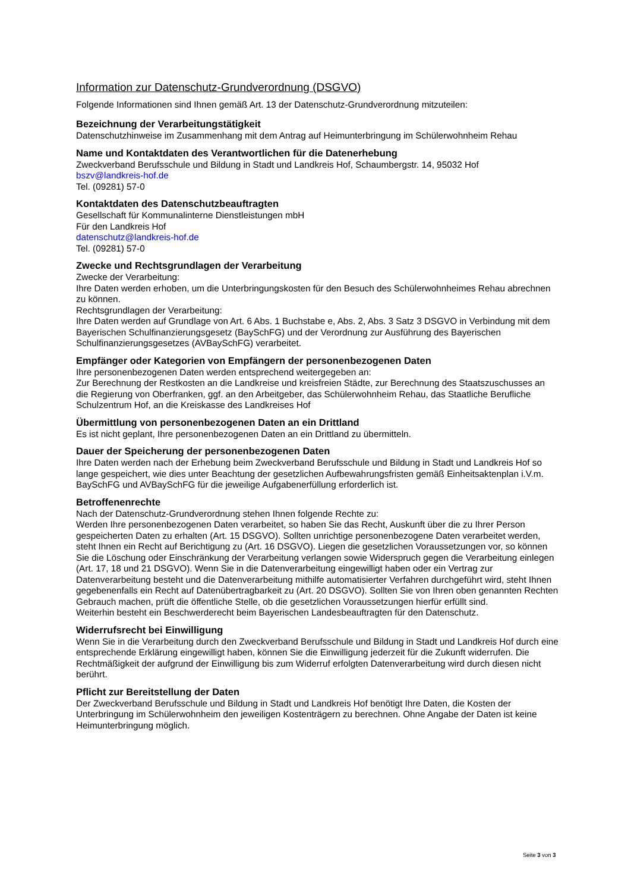Information zur Datenschutz-Grundverordnung (DSGVO)
Folgende Informationen sind Ihnen gemäß Art. 13 der Datenschutz-Grundverordnung mitzuteilen:
Bezeichnung der Verarbeitungstätigkeit
Datenschutzhinweise im Zusammenhang mit dem Antrag auf Heimunterbringung im Schülerwohnheim Rehau
Name und Kontaktdaten des Verantwortlichen für die Datenerhebung
Zweckverband Berufsschule und Bildung in Stadt und Landkreis Hof, Schaumbergstr. 14, 95032 Hof
bszv@landkreis-hof.de
Tel. (09281) 57-0
Kontaktdaten des Datenschutzbeauftragten
Gesellschaft für Kommunalinterne Dienstleistungen mbH
Für den Landkreis Hof
datenschutz@landkreis-hof.de
Tel. (09281) 57-0
Zwecke und Rechtsgrundlagen der Verarbeitung
Zwecke der Verarbeitung:
Ihre Daten werden erhoben, um die Unterbringungskosten für den Besuch des Schülerwohnheimes Rehau abrechnen zu können.
Rechtsgrundlagen der Verarbeitung:
Ihre Daten werden auf Grundlage von Art. 6 Abs. 1 Buchstabe e, Abs. 2, Abs. 3 Satz 3 DSGVO in Verbindung mit dem Bayerischen Schulfinanzierungsgesetz (BaySchFG) und der Verordnung zur Ausführung des Bayerischen Schulfinanzierungsgesetzes (AVBaySchFG) verarbeitet.
Empfänger oder Kategorien von Empfängern der personenbezogenen Daten
Ihre personenbezogenen Daten werden entsprechend weitergegeben an:
Zur Berechnung der Restkosten an die Landkreise und kreisfreien Städte, zur Berechnung des Staatszuschusses an die Regierung von Oberfranken, ggf. an den Arbeitgeber, das Schülerwohnheim Rehau, das Staatliche Berufliche Schulzentrum Hof, an die Kreiskasse des Landkreises Hof
Übermittlung von personenbezogenen Daten an ein Drittland
Es ist nicht geplant, Ihre personenbezogenen Daten an ein Drittland zu übermitteln.
Dauer der Speicherung der personenbezogenen Daten
Ihre Daten werden nach der Erhebung beim Zweckverband Berufsschule und Bildung in Stadt und Landkreis Hof so lange gespeichert, wie dies unter Beachtung der gesetzlichen Aufbewahrungsfristen gemäß Einheitsaktenplan i.V.m. BaySchFG und AVBaySchFG für die jeweilige Aufgabenerfüllung erforderlich ist.
Betroffenenrechte
Nach der Datenschutz-Grundverordnung stehen Ihnen folgende Rechte zu:
Werden Ihre personenbezogenen Daten verarbeitet, so haben Sie das Recht, Auskunft über die zu Ihrer Person gespeicherten Daten zu erhalten (Art. 15 DSGVO). Sollten unrichtige personenbezogene Daten verarbeitet werden, steht Ihnen ein Recht auf Berichtigung zu (Art. 16 DSGVO). Liegen die gesetzlichen Voraussetzungen vor, so können Sie die Löschung oder Einschränkung der Verarbeitung verlangen sowie Widerspruch gegen die Verarbeitung einlegen (Art. 17, 18 und 21 DSGVO). Wenn Sie in die Datenverarbeitung eingewilligt haben oder ein Vertrag zur Datenverarbeitung besteht und die Datenverarbeitung mithilfe automatisierter Verfahren durchgeführt wird, steht Ihnen gegebenenfalls ein Recht auf Datenübertragbarkeit zu (Art. 20 DSGVO). Sollten Sie von Ihren oben genannten Rechten Gebrauch machen, prüft die öffentliche Stelle, ob die gesetzlichen Voraussetzungen hierfür erfüllt sind.
Weiterhin besteht ein Beschwerderecht beim Bayerischen Landesbeauftragten für den Datenschutz.
Widerrufsrecht bei Einwilligung
Wenn Sie in die Verarbeitung durch den Zweckverband Berufsschule und Bildung in Stadt und Landkreis Hof durch eine entsprechende Erklärung eingewilligt haben, können Sie die Einwilligung jederzeit für die Zukunft widerrufen. Die Rechtmäßigkeit der aufgrund der Einwilligung bis zum Widerruf erfolgten Datenverarbeitung wird durch diesen nicht berührt.
Pflicht zur Bereitstellung der Daten
Der Zweckverband Berufsschule und Bildung in Stadt und Landkreis Hof benötigt Ihre Daten, die Kosten der Unterbringung im Schülerwohnheim den jeweiligen Kostenträgern zu berechnen. Ohne Angabe der Daten ist keine Heimunterbringung möglich.
Seite 3 von 3